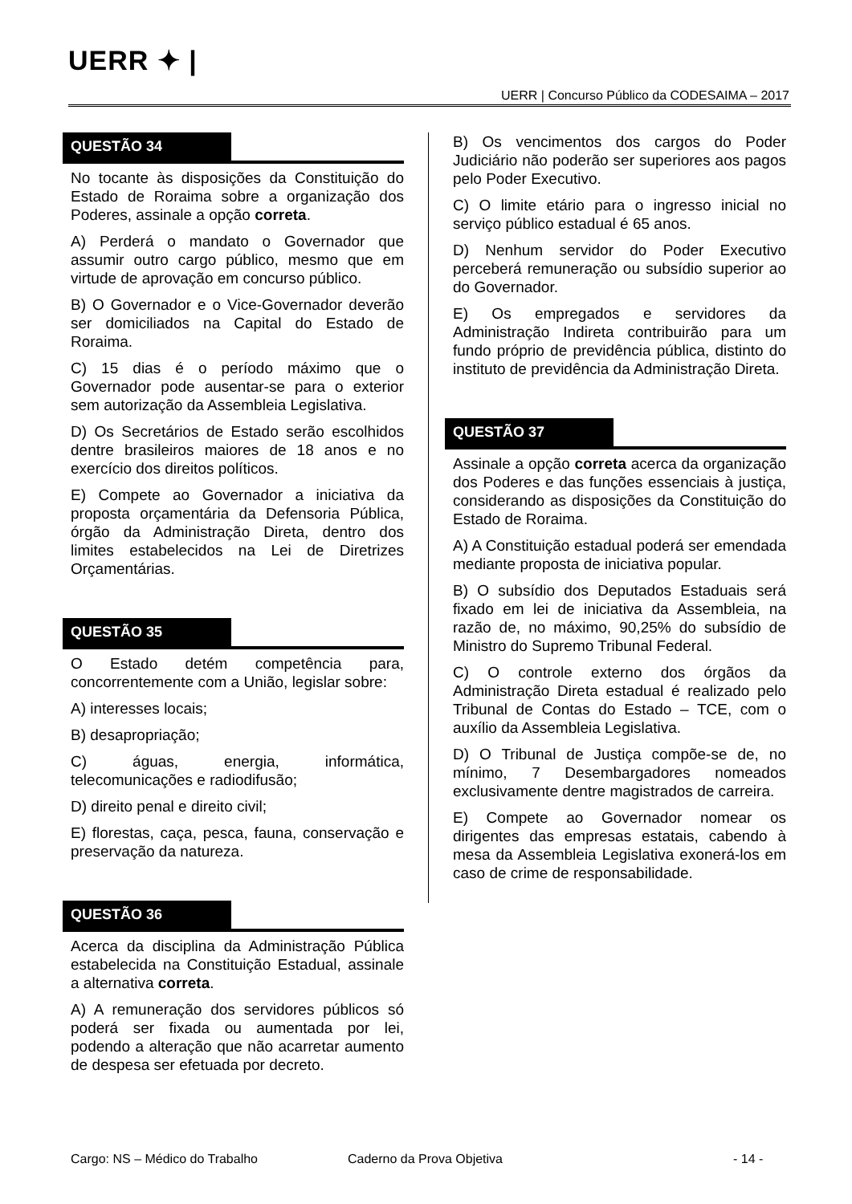UERR ✦ |
UERR | Concurso Público da CODESAIMA – 2017
QUESTÃO 34
No tocante às disposições da Constituição do Estado de Roraima sobre a organização dos Poderes, assinale a opção correta.
A) Perderá o mandato o Governador que assumir outro cargo público, mesmo que em virtude de aprovação em concurso público.
B) O Governador e o Vice-Governador deverão ser domiciliados na Capital do Estado de Roraima.
C) 15 dias é o período máximo que o Governador pode ausentar-se para o exterior sem autorização da Assembleia Legislativa.
D) Os Secretários de Estado serão escolhidos dentre brasileiros maiores de 18 anos e no exercício dos direitos políticos.
E) Compete ao Governador a iniciativa da proposta orçamentária da Defensoria Pública, órgão da Administração Direta, dentro dos limites estabelecidos na Lei de Diretrizes Orçamentárias.
QUESTÃO 35
O Estado detém competência para, concorrentemente com a União, legislar sobre:
A) interesses locais;
B) desapropriação;
C) águas, energia, informática, telecomunicações e radiodifusão;
D) direito penal e direito civil;
E) florestas, caça, pesca, fauna, conservação e preservação da natureza.
QUESTÃO 36
Acerca da disciplina da Administração Pública estabelecida na Constituição Estadual, assinale a alternativa correta.
A) A remuneração dos servidores públicos só poderá ser fixada ou aumentada por lei, podendo a alteração que não acarretar aumento de despesa ser efetuada por decreto.
B) Os vencimentos dos cargos do Poder Judiciário não poderão ser superiores aos pagos pelo Poder Executivo.
C) O limite etário para o ingresso inicial no serviço público estadual é 65 anos.
D) Nenhum servidor do Poder Executivo perceberá remuneração ou subsídio superior ao do Governador.
E) Os empregados e servidores da Administração Indireta contribuirão para um fundo próprio de previdência pública, distinto do instituto de previdência da Administração Direta.
QUESTÃO 37
Assinale a opção correta acerca da organização dos Poderes e das funções essenciais à justiça, considerando as disposições da Constituição do Estado de Roraima.
A) A Constituição estadual poderá ser emendada mediante proposta de iniciativa popular.
B) O subsídio dos Deputados Estaduais será fixado em lei de iniciativa da Assembleia, na razão de, no máximo, 90,25% do subsídio de Ministro do Supremo Tribunal Federal.
C) O controle externo dos órgãos da Administração Direta estadual é realizado pelo Tribunal de Contas do Estado – TCE, com o auxílio da Assembleia Legislativa.
D) O Tribunal de Justiça compõe-se de, no mínimo, 7 Desembargadores nomeados exclusivamente dentre magistrados de carreira.
E) Compete ao Governador nomear os dirigentes das empresas estatais, cabendo à mesa da Assembleia Legislativa exonerá-los em caso de crime de responsabilidade.
Cargo: NS – Médico do Trabalho Caderno da Prova Objetiva - 14 -